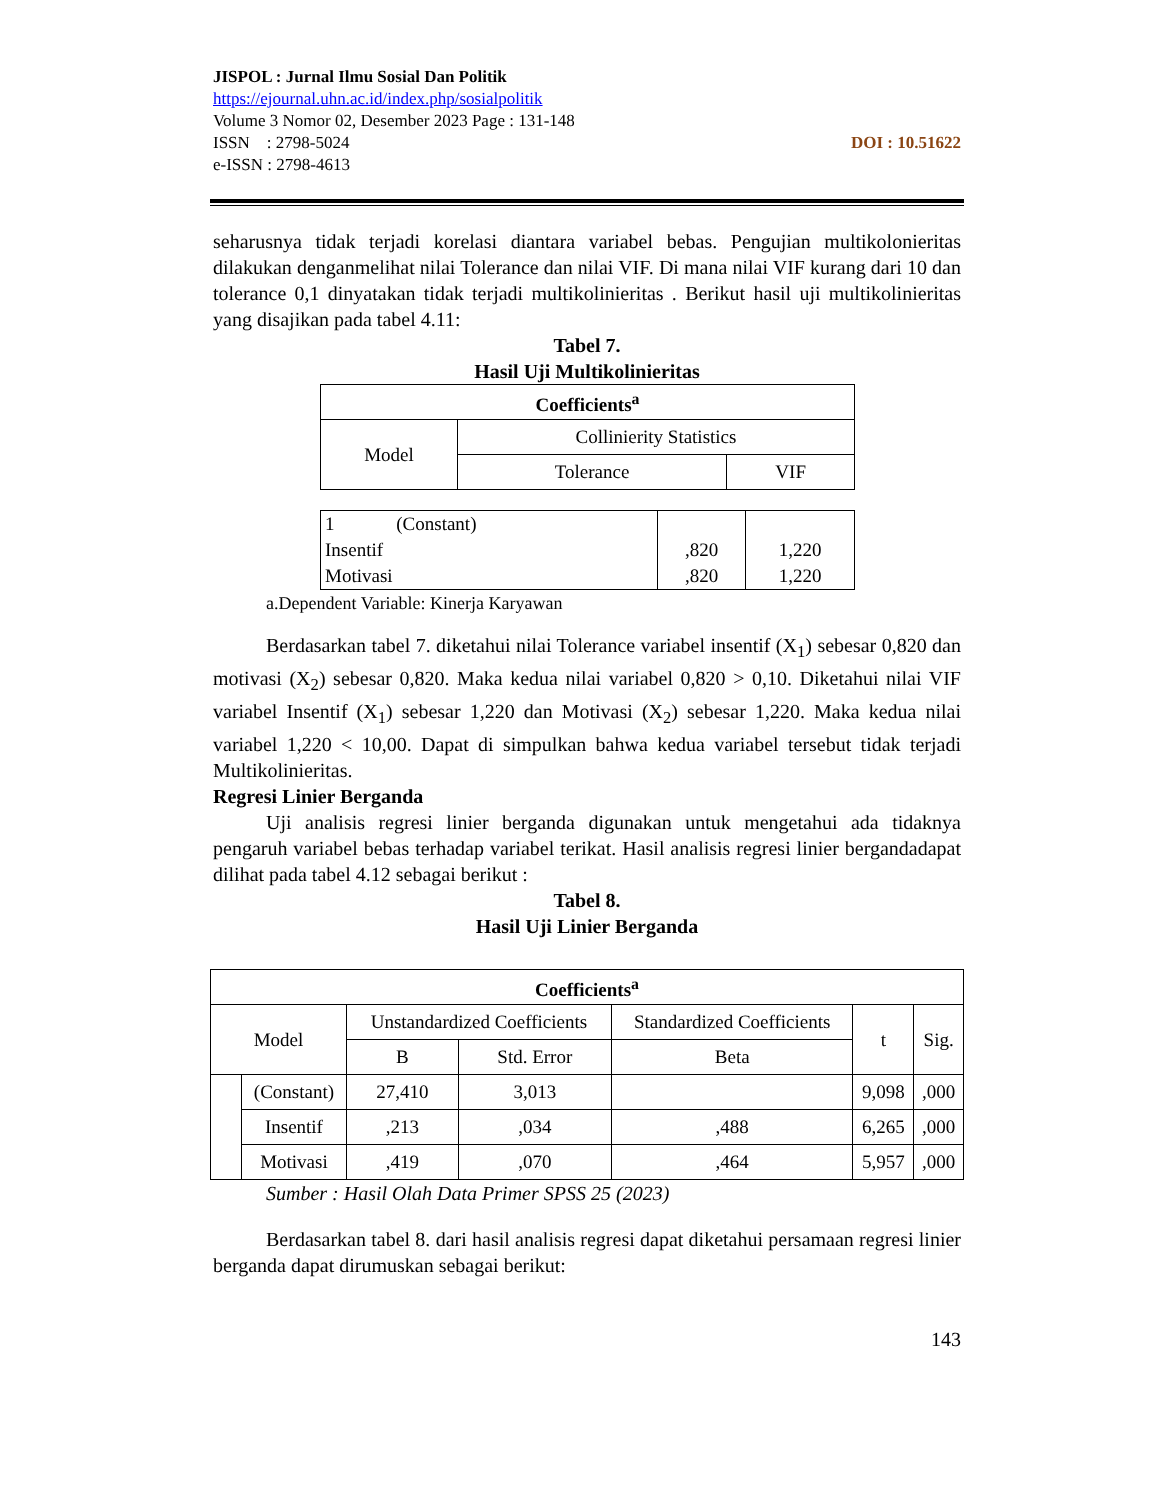JISPOL : Jurnal Ilmu Sosial Dan Politik
https://ejournal.uhn.ac.id/index.php/sosialpolitik
Volume 3 Nomor 02, Desember 2023 Page : 131-148
DOI : 10.51622 ISSN : 2798-5024
e-ISSN : 2798-4613
seharusnya tidak terjadi korelasi diantara variabel bebas. Pengujian multikolonieritas dilakukan denganmelihat nilai Tolerance dan nilai VIF. Di mana nilai VIF kurang dari 10 dan tolerance 0,1 dinyatakan tidak terjadi multikolinieritas . Berikut hasil uji multikolinieritas yang disajikan pada tabel 4.11:
Tabel 7.
Hasil Uji Multikolinieritas
| Coefficients<sup>a</sup> | | |
| --- | --- | --- |
| Model | Collinierity Statistics | |
| | Tolerance | VIF |
| 1 (Constant) Insentif Motivasi | ,820 ,820 | 1,220 1,220 |
a.Dependent Variable: Kinerja Karyawan
Berdasarkan tabel 7. diketahui nilai Tolerance variabel insentif (X<sub>1</sub>) sebesar 0,820 dan motivasi (X<sub>2</sub>) sebesar 0,820. Maka kedua nilai variabel 0,820 > 0,10. Diketahui nilai VIF variabel Insentif (X<sub>1</sub>) sebesar 1,220 dan Motivasi (X<sub>2</sub>) sebesar 1,220. Maka kedua nilai variabel 1,220 < 10,00. Dapat di simpulkan bahwa kedua variabel tersebut tidak terjadi Multikolinieritas.
Regresi Linier Berganda
Uji analisis regresi linier berganda digunakan untuk mengetahui ada tidaknya pengaruh variabel bebas terhadap variabel terikat. Hasil analisis regresi linier bergandadapat dilihat pada tabel 4.12 sebagai berikut :
Tabel 8.
Hasil Uji Linier Berganda
| Coefficients<sup>a</sup> | | | | | | |
| --- | --- | --- | --- | --- | --- | --- |
| Model | | Unstandardized Coefficients | | Standardized Coefficients | t | Sig. |
| | | B | Std. Error | Beta | | |
| | (Constant) | 27,410 | 3,013 | | 9,098 | ,000 |
| | Insentif | ,213 | ,034 | ,488 | 6,265 | ,000 |
| | Motivasi | ,419 | ,070 | ,464 | 5,957 | ,000 |
Sumber : Hasil Olah Data Primer SPSS 25 (2023)
Berdasarkan tabel 8. dari hasil analisis regresi dapat diketahui persamaan regresi linier berganda dapat dirumuskan sebagai berikut:
143